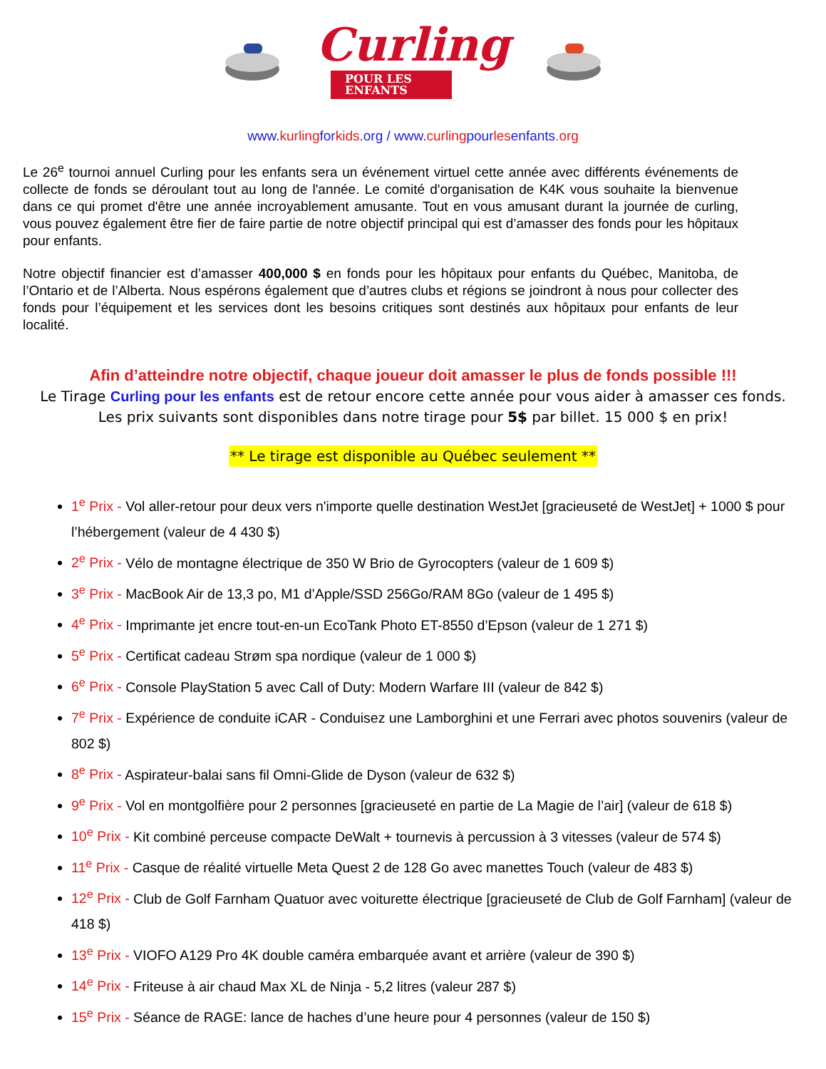Curling
POUR LES ENFANTS
www.kurlingforkids.org / www.curlingpourlesenfants.org
Le 26<sup>e</sup> tournoi annuel Curling pour les enfants sera un événement virtuel cette année avec différents événements de collecte de fonds se déroulant tout au long de l'année. Le comité d'organisation de K4K vous souhaite la bienvenue dans ce qui promet d'être une année incroyablement amusante. Tout en vous amusant durant la journée de curling, vous pouvez également être fier de faire partie de notre objectif principal qui est d’amasser des fonds pour les hôpitaux pour enfants.
Notre objectif financier est d’amasser 400,000 $ en fonds pour les hôpitaux pour enfants du Québec, Manitoba, de l’Ontario et de l’Alberta. Nous espérons également que d’autres clubs et régions se joindront à nous pour collecter des fonds pour l’équipement et les services dont les besoins critiques sont destinés aux hôpitaux pour enfants de leur localité.
Afin d’atteindre notre objectif, chaque joueur doit amasser le plus de fonds possible !!!
Le Tirage Curling pour les enfants est de retour encore cette année pour vous aider à amasser ces fonds.
Les prix suivants sont disponibles dans notre tirage pour 5$ par billet. 15 000 $ en prix!
** Le tirage est disponible au Québec seulement **
1<sup>e</sup> Prix - Vol aller-retour pour deux vers n'importe quelle destination WestJet [gracieuseté de WestJet] + 1000 $ pour l’hébergement (valeur de 4 430 $)
2<sup>e</sup> Prix - Vélo de montagne électrique de 350 W Brio de Gyrocopters (valeur de 1 609 $)
3<sup>e</sup> Prix - MacBook Air de 13,3 po, M1 d’Apple/SSD 256Go/RAM 8Go (valeur de 1 495 $)
4<sup>e</sup> Prix - Imprimante jet encre tout-en-un EcoTank Photo ET-8550 d’Epson (valeur de 1 271 $)
5<sup>e</sup> Prix - Certificat cadeau Strøm spa nordique (valeur de 1 000 $)
6<sup>e</sup> Prix - Console PlayStation 5 avec Call of Duty: Modern Warfare III (valeur de 842 $)
7<sup>e</sup> Prix - Expérience de conduite iCAR - Conduisez une Lamborghini et une Ferrari avec photos souvenirs (valeur de 802 $)
8<sup>e</sup> Prix - Aspirateur-balai sans fil Omni-Glide de Dyson (valeur de 632 $)
9<sup>e</sup> Prix - Vol en montgolfière pour 2 personnes [gracieuseté en partie de La Magie de l’air] (valeur de 618 $)
10<sup>e</sup> Prix - Kit combiné perceuse compacte DeWalt + tournevis à percussion à 3 vitesses (valeur de 574 $)
11<sup>e</sup> Prix - Casque de réalité virtuelle Meta Quest 2 de 128 Go avec manettes Touch (valeur de 483 $)
12<sup>e</sup> Prix - Club de Golf Farnham Quatuor avec voiturette électrique [gracieuseté de Club de Golf Farnham] (valeur de 418 $)
13<sup>e</sup> Prix - VIOFO A129 Pro 4K double caméra embarquée avant et arrière (valeur de 390 $)
14<sup>e</sup> Prix - Friteuse à air chaud Max XL de Ninja - 5,2 litres (valeur 287 $)
15<sup>e</sup> Prix - Séance de RAGE: lance de haches d’une heure pour 4 personnes (valeur de 150 $)